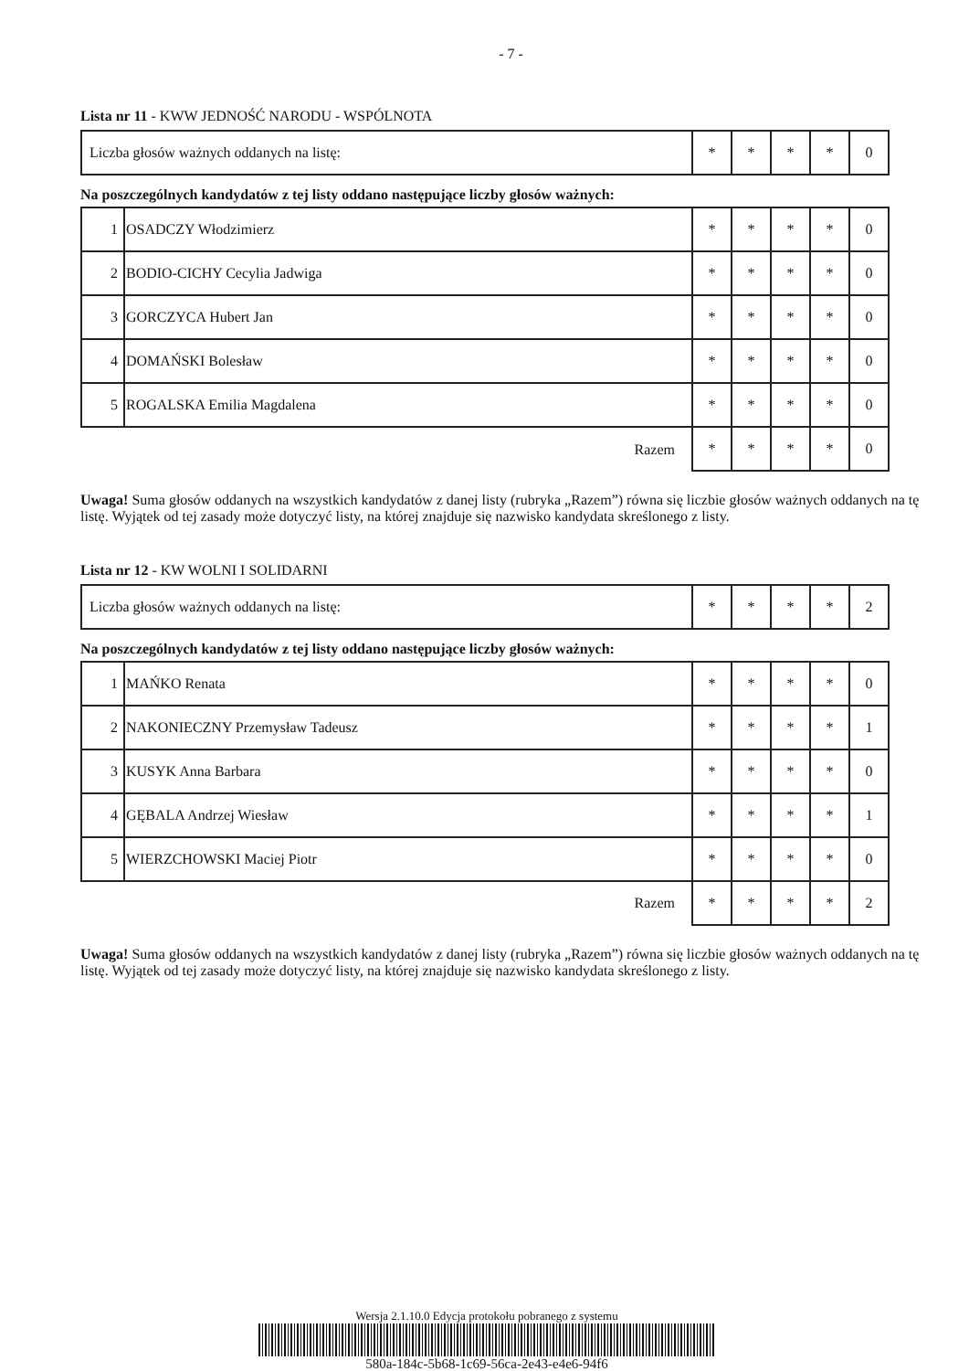- 7 -
Lista nr 11 - KWW JEDNOŚĆ NARODU - WSPÓLNOTA
| Liczba głosów ważnych oddanych na listę: | * | * | * | * | 0 |
Na poszczególnych kandydatów z tej listy oddano następujące liczby głosów ważnych:
| 1 | OSADCZY Włodzimierz | * | * | * | * | 0 |
| 2 | BODIO-CICHY Cecylia Jadwiga | * | * | * | * | 0 |
| 3 | GORCZYCA Hubert Jan | * | * | * | * | 0 |
| 4 | DOMAŃSKI Bolesław | * | * | * | * | 0 |
| 5 | ROGALSKA Emilia Magdalena | * | * | * | * | 0 |
| Razem | | * | * | * | * | 0 |
Uwaga! Suma głosów oddanych na wszystkich kandydatów z danej listy (rubryka „Razem”) równa się liczbie głosów ważnych oddanych na tę listę. Wyjątek od tej zasady może dotyczyć listy, na której znajduje się nazwisko kandydata skreślonego z listy.
Lista nr 12 - KW WOLNI I SOLIDARNI
| Liczba głosów ważnych oddanych na listę: | * | * | * | * | 2 |
Na poszczególnych kandydatów z tej listy oddano następujące liczby głosów ważnych:
| 1 | MAŃKO Renata | * | * | * | * | 0 |
| 2 | NAKONIECZNY Przemysław Tadeusz | * | * | * | * | 1 |
| 3 | KUSYK Anna Barbara | * | * | * | * | 0 |
| 4 | GĘBALA Andrzej Wiesław | * | * | * | * | 1 |
| 5 | WIERZCHOWSKI Maciej Piotr | * | * | * | * | 0 |
| Razem | | * | * | * | * | 2 |
Uwaga! Suma głosów oddanych na wszystkich kandydatów z danej listy (rubryka „Razem”) równa się liczbie głosów ważnych oddanych na tę listę. Wyjątek od tej zasady może dotyczyć listy, na której znajduje się nazwisko kandydata skreślonego z listy.
Wersja 2.1.10.0 Edycja protokołu pobranego z systemu
580a-184c-5b68-1c69-56ca-2e43-e4e6-94f6